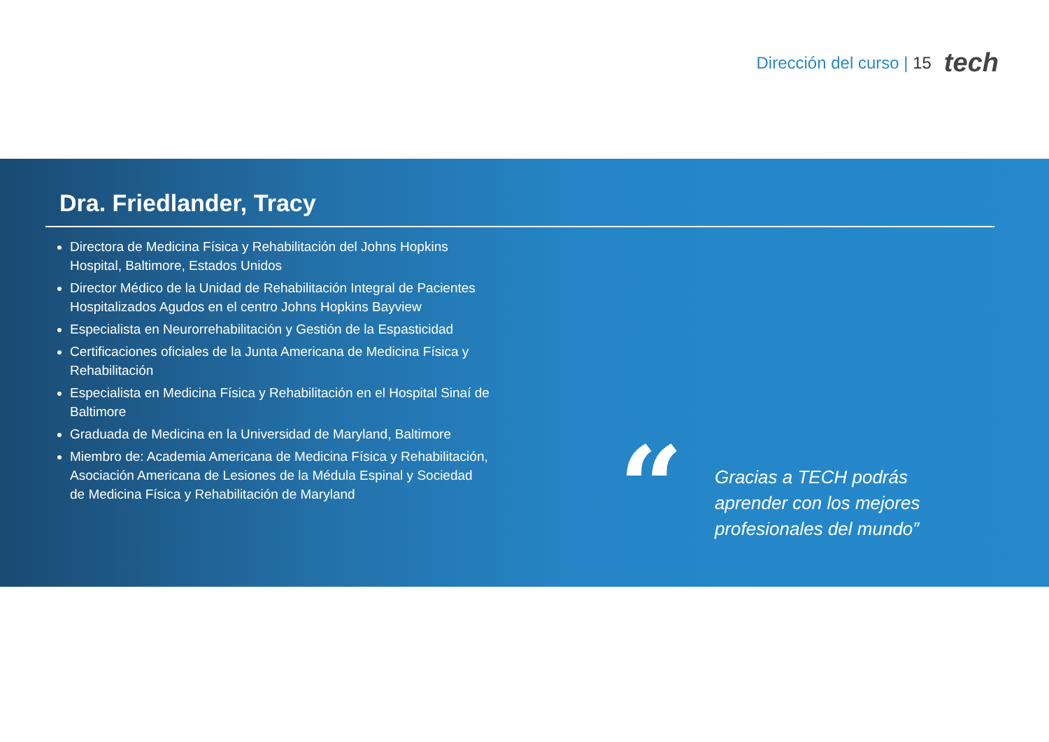Dirección del curso | 15
tech
Dra. Friedlander, Tracy
Directora de Medicina Física y Rehabilitación del Johns Hopkins Hospital, Baltimore, Estados Unidos
Director Médico de la Unidad de Rehabilitación Integral de Pacientes Hospitalizados Agudos en el centro Johns Hopkins Bayview
Especialista en Neurorrehabilitación y Gestión de la Espasticidad
Certificaciones oficiales de la Junta Americana de Medicina Física y Rehabilitación
Especialista en Medicina Física y Rehabilitación en el Hospital Sinaí de Baltimore
Graduada de Medicina en la Universidad de Maryland, Baltimore
Miembro de: Academia Americana de Medicina Física y Rehabilitación, Asociación Americana de Lesiones de la Médula Espinal y Sociedad de Medicina Física y Rehabilitación de Maryland
“
Gracias a TECH podrás aprender con los mejores profesionales del mundo”